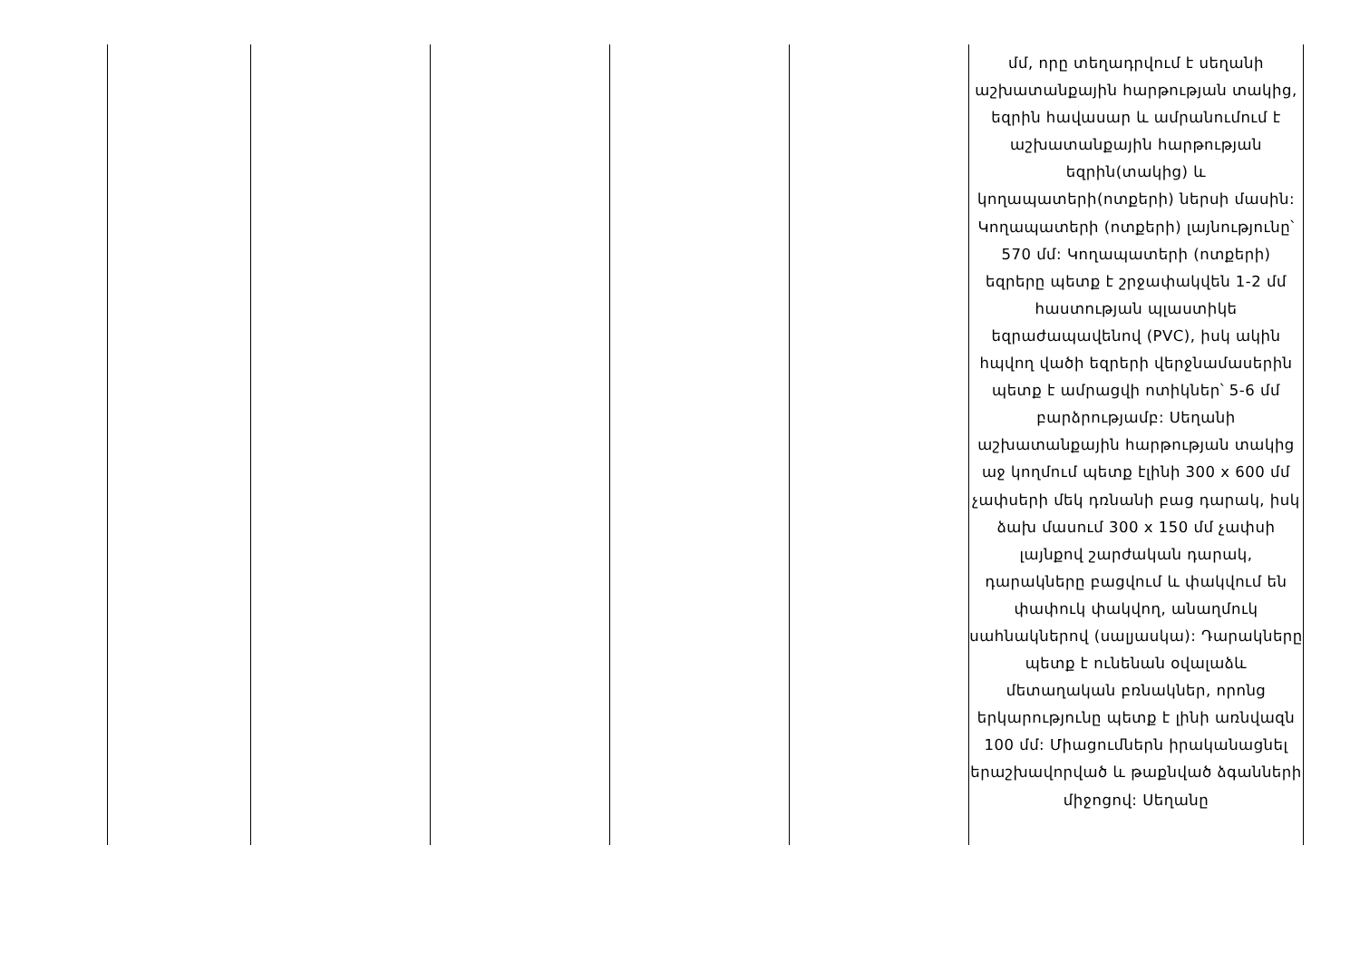| | | | | | մմ, որը տեղադրվում է սեղանի աշխատանքային հարթության տակից, եզրին հավասար և ամրանումում է աշխատանքային հարթության եզրին(տակից) և կողապատերի(ոտքերի) ներսի մասին: Կողապատերի (ոտքերի) լայնությունը՝ 570 մմ: Կողապատերի (ոտքերի) եզրերը պետք է շրջափակվեն 1-2 մմ հաստության պլաստիկե եզրաժապավենով (PVC), իսկ ակին հպվող վածի եզրերի վերջնամասերին պետք է ամրացվի ոտիկներ՝ 5-6 մմ բարձրությամբ: Սեղանի աշխատանքային հարթության տակից աջ կողմում պետք էլինի 300 x 600 մմ չափսերի մեկ դռնանի բաց դարակ, իսկ ձախ մասում 300 x 150 մմ չափսի լայնքով շարժական դարակ, դարակները բացվում և փակվում են փափուկ փակվող, անաղմուկ սահնակներով (սալյասկա): Դարակները պետք է ունենան օվալաձև մետաղական բռնակներ, որոնց երկարությունը պետք է լինի առնվազն 100 մմ: Միացումներն իրականացնել երաշխավորված և թաքնված ձգանների միջոցով: Սեղանը |